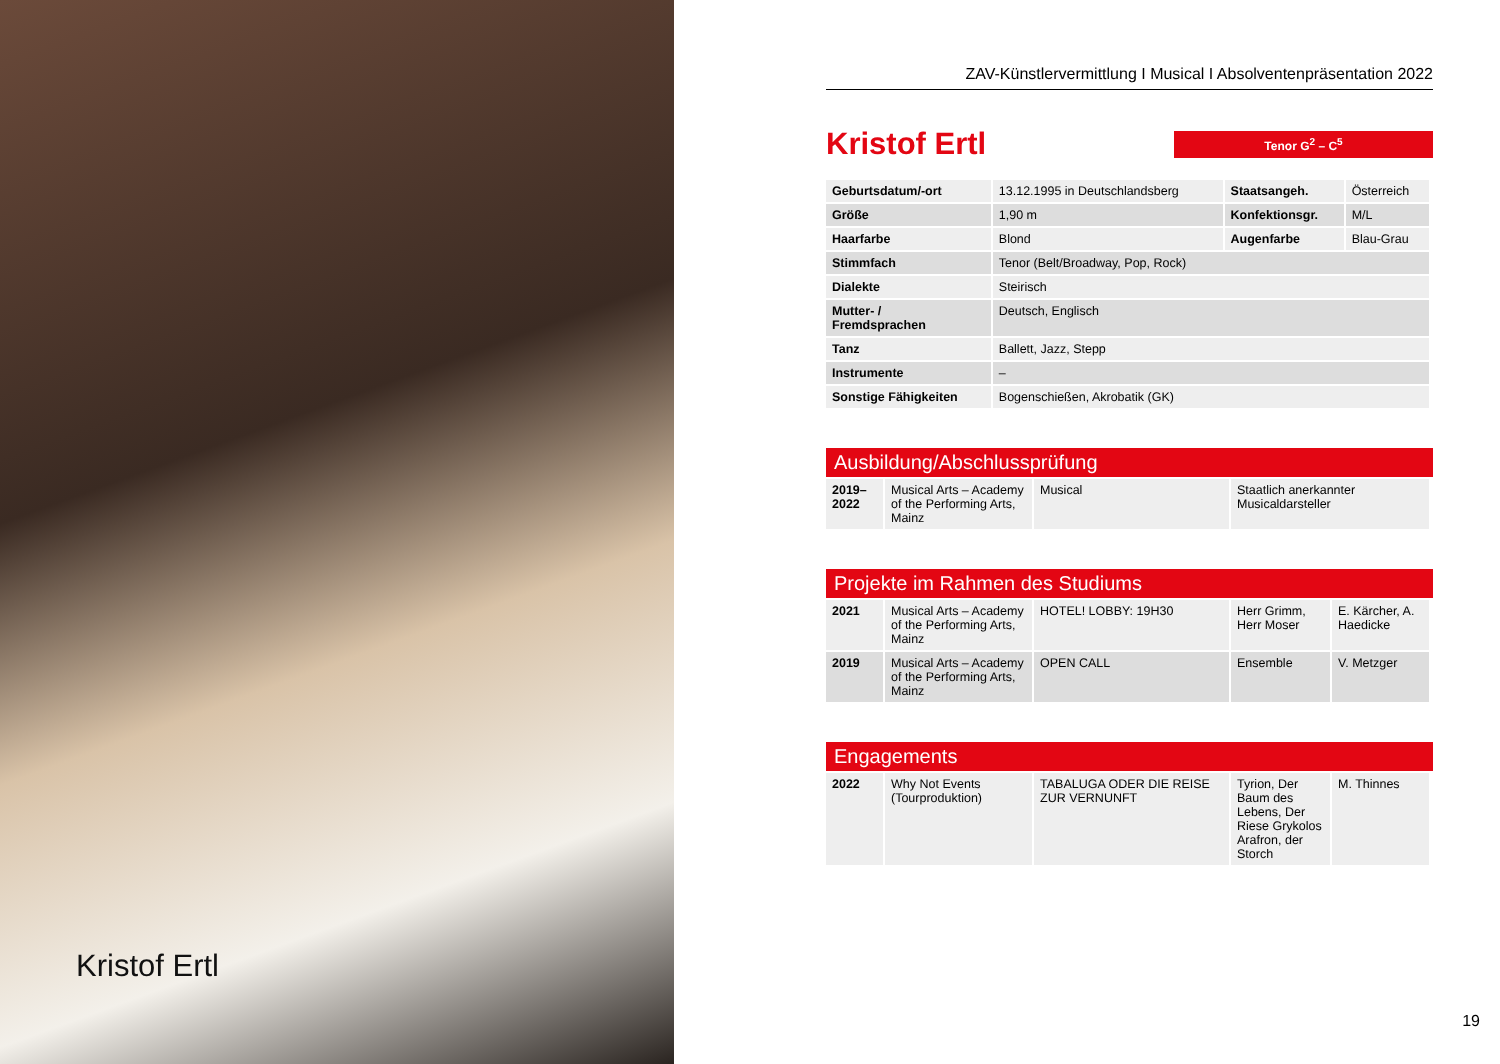Kristof Ertl
ZAV-Künstlervermittlung I Musical I Absolventenpräsentation 2022
Kristof Ertl
Tenor G<sup>2</sup> – C<sup>5</sup>
| Geburtsdatum/-ort | 13.12.1995 in Deutschlandsberg | Staatsangeh. | Österreich |
| Größe | 1,90 m | Konfektionsgr. | M/L |
| Haarfarbe | Blond | Augenfarbe | Blau-Grau |
| Stimmfach | Tenor (Belt/Broadway, Pop, Rock) | | |
| Dialekte | Steirisch | | |
| Mutter- / Fremdsprachen | Deutsch, Englisch | | |
| Tanz | Ballett, Jazz, Stepp | | |
| Instrumente | – | | |
| Sonstige Fähigkeiten | Bogenschießen, Akrobatik (GK) | | |
Ausbildung/Abschlussprüfung
| 2019– 2022 | Musical Arts – Academy of the Performing Arts, Mainz | Musical | Staatlich anerkannter Musicaldarsteller |
Projekte im Rahmen des Studiums
| 2021 | Musical Arts – Academy of the Performing Arts, Mainz | HOTEL! LOBBY: 19H30 | Herr Grimm, Herr Moser | E. Kärcher, A. Haedicke |
| 2019 | Musical Arts – Academy of the Performing Arts, Mainz | OPEN CALL | Ensemble | V. Metzger |
Engagements
| 2022 | Why Not Events (Tourproduktion) | TABALUGA ODER DIE REISE ZUR VERNUNFT | Tyrion, Der Baum des Lebens, Der Riese Grykolos Arafron, der Storch | M. Thinnes |
19